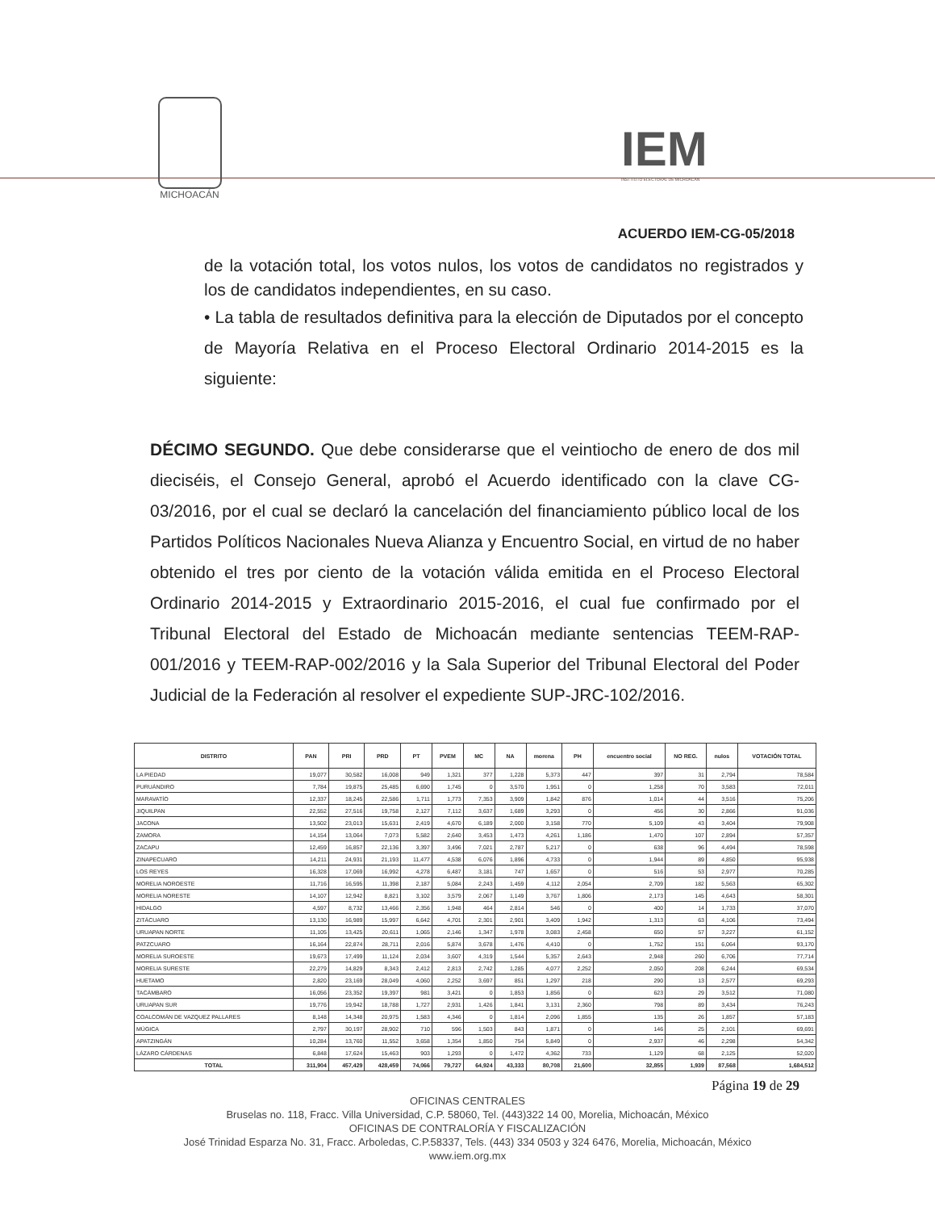MICHOACÁN
IEM
INSTITUTO ELECTORAL DE MICHOACÁN
ACUERDO IEM-CG-05/2018
de la votación total, los votos nulos, los votos de candidatos no registrados y los de candidatos independientes, en su caso.
• La tabla de resultados definitiva para la elección de Diputados por el concepto de Mayoría Relativa en el Proceso Electoral Ordinario 2014-2015 es la siguiente:
DÉCIMO SEGUNDO. Que debe considerarse que el veintiocho de enero de dos mil dieciséis, el Consejo General, aprobó el Acuerdo identificado con la clave CG-03/2016, por el cual se declaró la cancelación del financiamiento público local de los Partidos Políticos Nacionales Nueva Alianza y Encuentro Social, en virtud de no haber obtenido el tres por ciento de la votación válida emitida en el Proceso Electoral Ordinario 2014-2015 y Extraordinario 2015-2016, el cual fue confirmado por el Tribunal Electoral del Estado de Michoacán mediante sentencias TEEM-RAP-001/2016 y TEEM-RAP-002/2016 y la Sala Superior del Tribunal Electoral del Poder Judicial de la Federación al resolver el expediente SUP-JRC-102/2016.
| DISTRITO | PAN | PRI | PRD | PT | PVEM | MC | NA | morena | PH | encuentro social | NO REG. | nulos | VOTACIÓN TOTAL |
| --- | --- | --- | --- | --- | --- | --- | --- | --- | --- | --- | --- | --- | --- |
| LA PIEDAD | 19,077 | 30,582 | 16,008 | 949 | 1,321 | 377 | 1,228 | 5,373 | 447 | 397 | 31 | 2,794 | 78,584 |
| PURUÁNDIRO | 7,784 | 19,875 | 25,485 | 6,690 | 1,745 | 0 | 3,570 | 1,951 | 0 | 1,258 | 70 | 3,583 | 72,011 |
| MARAVATÍO | 12,337 | 18,245 | 22,586 | 1,711 | 1,773 | 7,353 | 3,909 | 1,842 | 876 | 1,014 | 44 | 3,516 | 75,206 |
| JIQUILPAN | 22,552 | 27,516 | 19,758 | 2,127 | 7,112 | 3,637 | 1,689 | 3,293 | 0 | 456 | 30 | 2,866 | 91,036 |
| JACONA | 13,502 | 23,013 | 15,631 | 2,419 | 4,670 | 6,189 | 2,000 | 3,158 | 770 | 5,109 | 43 | 3,404 | 79,908 |
| ZAMORA | 14,154 | 13,064 | 7,073 | 5,582 | 2,640 | 3,453 | 1,473 | 4,261 | 1,186 | 1,470 | 107 | 2,894 | 57,357 |
| ZACAPU | 12,459 | 16,857 | 22,136 | 3,397 | 3,496 | 7,021 | 2,787 | 5,217 | 0 | 638 | 96 | 4,494 | 78,598 |
| ZINAPECUARO | 14,211 | 24,931 | 21,193 | 11,477 | 4,538 | 6,076 | 1,896 | 4,733 | 0 | 1,944 | 89 | 4,850 | 95,938 |
| LOS REYES | 16,328 | 17,069 | 16,992 | 4,278 | 6,487 | 3,181 | 747 | 1,657 | 0 | 516 | 53 | 2,977 | 70,285 |
| MORELIA NOROESTE | 11,716 | 16,595 | 11,398 | 2,187 | 5,084 | 2,243 | 1,459 | 4,112 | 2,054 | 2,709 | 182 | 5,563 | 65,302 |
| MORELIA NORESTE | 14,107 | 12,942 | 8,821 | 3,102 | 3,579 | 2,067 | 1,149 | 3,767 | 1,806 | 2,173 | 145 | 4,643 | 58,301 |
| HIDALGO | 4,597 | 8,732 | 13,466 | 2,356 | 1,948 | 464 | 2,814 | 546 | 0 | 400 | 14 | 1,733 | 37,070 |
| ZITÁCUARO | 13,130 | 16,989 | 15,997 | 6,642 | 4,701 | 2,301 | 2,901 | 3,409 | 1,942 | 1,313 | 63 | 4,106 | 73,494 |
| URUAPAN NORTE | 11,105 | 13,425 | 20,611 | 1,065 | 2,146 | 1,347 | 1,978 | 3,083 | 2,458 | 650 | 57 | 3,227 | 61,152 |
| PATZCUARO | 16,164 | 22,874 | 28,711 | 2,016 | 5,874 | 3,678 | 1,476 | 4,410 | 0 | 1,752 | 151 | 6,064 | 93,170 |
| MORELIA SUROESTE | 19,673 | 17,499 | 11,124 | 2,034 | 3,607 | 4,319 | 1,544 | 5,357 | 2,643 | 2,948 | 260 | 6,706 | 77,714 |
| MORELIA SURESTE | 22,279 | 14,829 | 8,343 | 2,412 | 2,813 | 2,742 | 1,285 | 4,077 | 2,252 | 2,050 | 208 | 6,244 | 69,534 |
| HUETAMO | 2,820 | 23,169 | 28,049 | 4,060 | 2,252 | 3,697 | 851 | 1,297 | 218 | 290 | 13 | 2,577 | 69,293 |
| TACÁMBARO | 16,056 | 23,352 | 19,397 | 981 | 3,421 | 0 | 1,853 | 1,856 | 0 | 623 | 29 | 3,512 | 71,080 |
| URUAPAN SUR | 19,776 | 19,942 | 18,788 | 1,727 | 2,931 | 1,426 | 1,841 | 3,131 | 2,360 | 798 | 89 | 3,434 | 76,243 |
| COALCOMÁN DE VAZQUEZ PALLARES | 8,148 | 14,348 | 20,975 | 1,583 | 4,346 | 0 | 1,814 | 2,096 | 1,855 | 135 | 26 | 1,857 | 57,183 |
| MÚGICA | 2,797 | 30,197 | 28,902 | 710 | 596 | 1,503 | 843 | 1,871 | 0 | 146 | 25 | 2,101 | 69,691 |
| APATZINGÁN | 10,284 | 13,760 | 11,552 | 3,658 | 1,354 | 1,850 | 754 | 5,849 | 0 | 2,937 | 46 | 2,298 | 54,342 |
| LÁZARO CÁRDENAS | 6,848 | 17,624 | 15,463 | 903 | 1,293 | 0 | 1,472 | 4,362 | 733 | 1,129 | 68 | 2,125 | 52,020 |
| TOTAL | 311,904 | 457,429 | 428,459 | 74,066 | 79,727 | 64,924 | 43,333 | 80,708 | 21,600 | 32,855 | 1,939 | 87,568 | 1,684,512 |
Página 19 de 29
OFICINAS CENTRALES
Bruselas no. 118, Fracc. Villa Universidad, C.P. 58060, Tel. (443)322 14 00, Morelia, Michoacán, México
OFICINAS DE CONTRALORÍA Y FISCALIZACIÓN
José Trinidad Esparza No. 31, Fracc. Arboledas, C.P.58337, Tels. (443) 334 0503 y 324 6476, Morelia, Michoacán, México
www.iem.org.mx